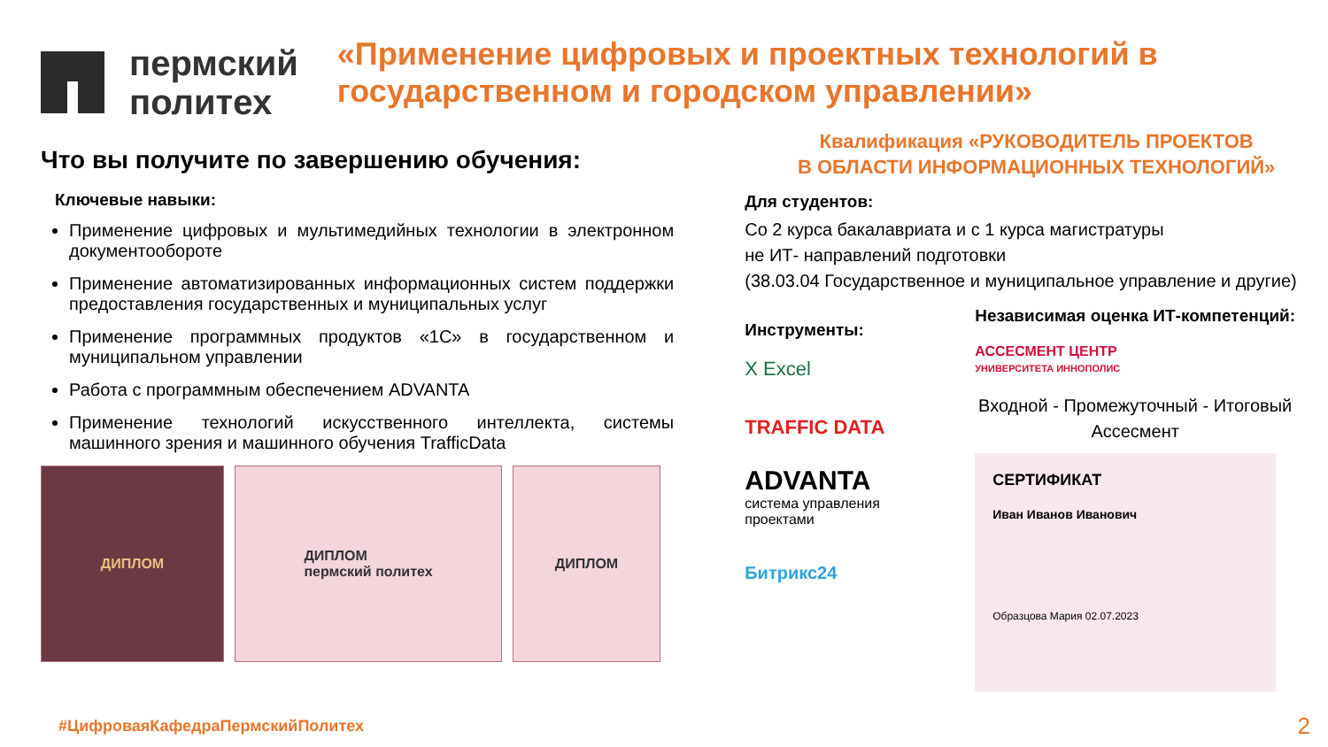пермский
политех
«Применение цифровых и проектных технологий в государственном и городском управлении»
Что вы получите по завершению обучения:
Ключевые навыки:
Применение цифровых и мультимедийных технологии в электронном документообороте
Применение автоматизированных информационных систем поддержки предоставления государственных и муниципальных услуг
Применение программных продуктов «1С» в государственном и муниципальном управлении
Работа с программным обеспечением ADVANTA
Применение технологий искусственного интеллекта, системы машинного зрения и машинного обучения TrafficData
ДИПЛОМ ДИПЛОМ
пермский политех
ДИПЛОМ
Квалификация «РУКОВОДИТЕЛЬ ПРОЕКТОВ
В ОБЛАСТИ ИНФОРМАЦИОННЫХ ТЕХНОЛОГИЙ»
Для студентов:
Со 2 курса бакалавриата и с 1 курса магистратуры
не ИТ- направлений подготовки
(38.03.04 Государственное и муниципальное управление и другие)
Инструменты:
X Excel
TRAFFIC DATA
ADVANTA
система управления проектами
Битрикс24
Независимая оценка ИТ-компетенций:
АССЕСМЕНТ ЦЕНТР
УНИВЕРСИТЕТА ИННОПОЛИС
Входной - Промежуточный - Итоговый
Ассесмент
СЕРТИФИКАТ
Иван Иванов Иванович
Образцова Мария 02.07.2023
#ЦифроваяКафедраПермскийПолитех
2